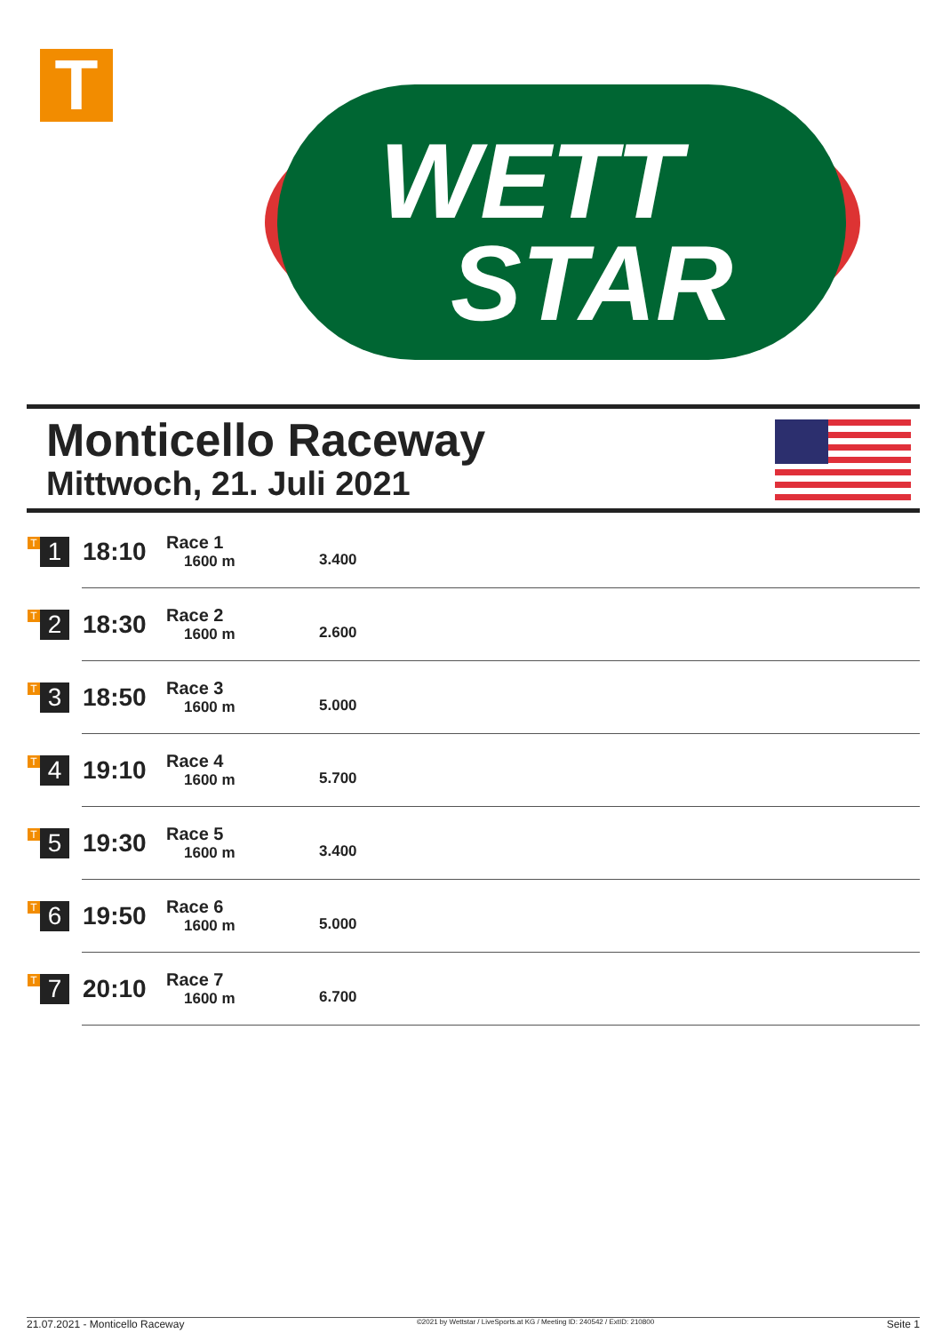T
WETT
STAR
Monticello Raceway
Mittwoch, 21. Juli 2021
| T 1 | 18:10 | Race 1 1600 m | 3.400 |
| T 2 | 18:30 | Race 2 1600 m | 2.600 |
| T 3 | 18:50 | Race 3 1600 m | 5.000 |
| T 4 | 19:10 | Race 4 1600 m | 5.700 |
| T 5 | 19:30 | Race 5 1600 m | 3.400 |
| T 6 | 19:50 | Race 6 1600 m | 5.000 |
| T 7 | 20:10 | Race 7 1600 m | 6.700 |
21.07.2021 - Monticello Raceway ©2021 by Wettstar / LiveSports.at KG / Meeting ID: 240542 / ExtID: 210800 Seite 1